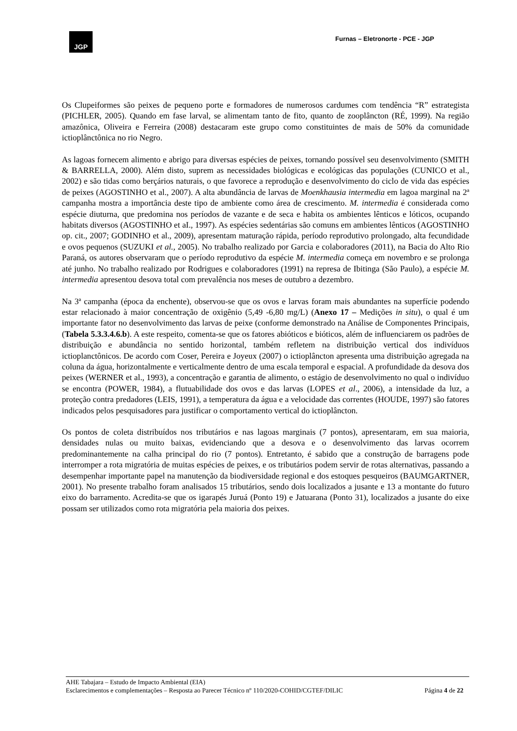JGP
Furnas – Eletronorte - PCE - JGP
Os Clupeiformes são peixes de pequeno porte e formadores de numerosos cardumes com tendência “R” estrategista (PICHLER, 2005). Quando em fase larval, se alimentam tanto de fito, quanto de zooplâncton (RÉ, 1999). Na região amazônica, Oliveira e Ferreira (2008) destacaram este grupo como constituintes de mais de 50% da comunidade ictioplânctônica no rio Negro.
As lagoas fornecem alimento e abrigo para diversas espécies de peixes, tornando possível seu desenvolvimento (SMITH & BARRELLA, 2000). Além disto, suprem as necessidades biológicas e ecológicas das populações (CUNICO et al., 2002) e são tidas como berçários naturais, o que favorece a reprodução e desenvolvimento do ciclo de vida das espécies de peixes (AGOSTINHO et al., 2007). A alta abundância de larvas de Moenkhausia intermedia em lagoa marginal na 2ª campanha mostra a importância deste tipo de ambiente como área de crescimento. M. intermedia é considerada como espécie diuturna, que predomina nos períodos de vazante e de seca e habita os ambientes lênticos e lóticos, ocupando habitats diversos (AGOSTINHO et aI., 1997). As espécies sedentárias são comuns em ambientes lênticos (AGOSTINHO op. cit., 2007; GODINHO et al., 2009), apresentam maturação rápida, período reprodutivo prolongado, alta fecundidade e ovos pequenos (SUZUKI et al., 2005). No trabalho realizado por Garcia e colaboradores (2011), na Bacia do Alto Rio Paraná, os autores observaram que o período reprodutivo da espécie M. intermedia começa em novembro e se prolonga até junho. No trabalho realizado por Rodrigues e colaboradores (1991) na represa de Ibitinga (São Paulo), a espécie M. intermedia apresentou desova total com prevalência nos meses de outubro a dezembro.
Na 3ª campanha (época da enchente), observou-se que os ovos e larvas foram mais abundantes na superfície podendo estar relacionado à maior concentração de oxigênio (5,49 -6,80 mg/L) (Anexo 17 – Medições in situ), o qual é um importante fator no desenvolvimento das larvas de peixe (conforme demonstrado na Análise de Componentes Principais, (Tabela 5.3.3.4.6.b). A este respeito, comenta-se que os fatores abióticos e bióticos, além de influenciarem os padrões de distribuição e abundância no sentido horizontal, também refletem na distribuição vertical dos indivíduos ictioplanctônicos. De acordo com Coser, Pereira e Joyeux (2007) o ictioplâncton apresenta uma distribuição agregada na coluna da água, horizontalmente e verticalmente dentro de uma escala temporal e espacial. A profundidade da desova dos peixes (WERNER et al., 1993), a concentração e garantia de alimento, o estágio de desenvolvimento no qual o indivíduo se encontra (POWER, 1984), a flutuabilidade dos ovos e das larvas (LOPES et al., 2006), a intensidade da luz, a proteção contra predadores (LEIS, 1991), a temperatura da água e a velocidade das correntes (HOUDE, 1997) são fatores indicados pelos pesquisadores para justificar o comportamento vertical do ictioplâncton.
Os pontos de coleta distribuídos nos tributários e nas lagoas marginais (7 pontos), apresentaram, em sua maioria, densidades nulas ou muito baixas, evidenciando que a desova e o desenvolvimento das larvas ocorrem predominantemente na calha principal do rio (7 pontos). Entretanto, é sabido que a construção de barragens pode interromper a rota migratória de muitas espécies de peixes, e os tributários podem servir de rotas alternativas, passando a desempenhar importante papel na manutenção da biodiversidade regional e dos estoques pesqueiros (BAUMGARTNER, 2001). No presente trabalho foram analisados 15 tributários, sendo dois localizados a jusante e 13 a montante do futuro eixo do barramento. Acredita-se que os igarapés Juruá (Ponto 19) e Jatuarana (Ponto 31), localizados a jusante do eixe possam ser utilizados como rota migratória pela maioria dos peixes.
AHE Tabajara – Estudo de Impacto Ambiental (EIA)
Esclarecimentos e complementações – Resposta ao Parecer Técnico nº 110/2020-COHID/CGTEF/DILIC
Página 4 de 22